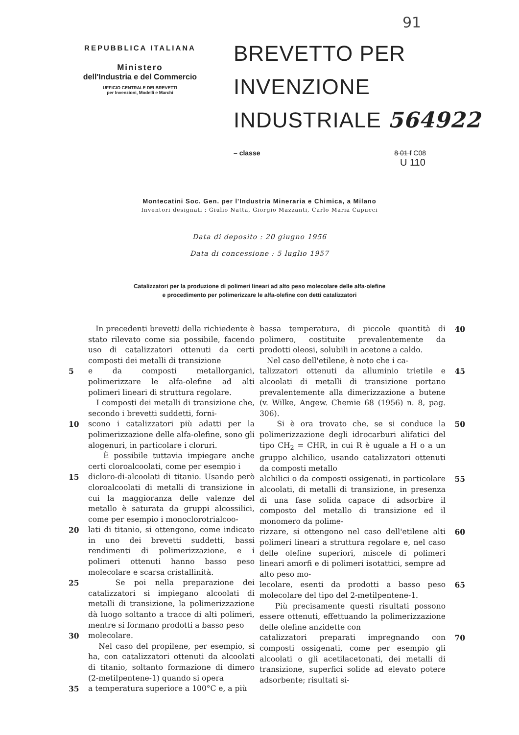91
REPUBBLICA ITALIANA
Ministero
dell'Industria e del Commercio
UFFICIO CENTRALE DEI BREVETTI
per Invenzioni, Modelli e Marchi
BREVETTO PER INVENZIONE
INDUSTRIALE 564922
– classe 8 01 f C08
U 110
Montecatini Soc. Gen. per l'Industria Mineraria e Chimica, a Milano
Inventori designati : Giulio Natta, Giorgio Mazzanti, Carlo Maria Capucci
Data di deposito : 20 giugno 1956
Data di concessione : 5 luglio 1957
Catalizzatori per la produzione di polimeri lineari ad alto peso molecolare delle alfa-olefine
e procedimento per polimerizzare le alfa-olefine con detti catalizzatori
In precedenti brevetti della richiedente è stato rilevato come sia possibile, facendo uso di catalizzatori ottenuti da certi composti dei metalli di transizione
5 e da composti metallorganici, polimerizzare le alfa-olefine ad alti polimeri lineari di struttura regolare.
I composti dei metalli di transizione che, secondo i brevetti suddetti, forni-
10 scono i catalizzatori più adatti per la polimerizzazione delle alfa-olefine, sono gli alogenuri, in particolare i cloruri.
È possibile tuttavia impiegare anche certi cloroalcoolati, come per esempio i
15 dicloro-di-alcoolati di titanio. Usando però cloroalcoolati di metalli di transizione in cui la maggioranza delle valenze del metallo è saturata da gruppi alcossilici, come per esempio i monoclorotrialcoo-
20 lati di titanio, si ottengono, come indicato in uno dei brevetti suddetti, bassi rendimenti di polimerizzazione, e i polimeri ottenuti hanno basso peso molecolare e scarsa cristallinità.
25 Se poi nella preparazione dei catalizzatori si impiegano alcoolati di metalli di transizione, la polimerizzazione dà luogo soltanto a tracce di alti polimeri, mentre si formano prodotti a basso peso
30 molecolare.
Nel caso del propilene, per esempio, si ha, con catalizzatori ottenuti da alcoolati di titanio, soltanto formazione di dimero (2-metilpentene-1) quando si opera
35 a temperatura superiore a 100°C e, a più
bassa temperatura, di piccole quantità di polimero, costituite prevalentemente da prodotti oleosi, solubili in acetone a caldo.
Nel caso dell'etilene, è noto che i ca- 40
talizzatori ottenuti da alluminio trietile e alcoolati di metalli di transizione portano prevalentemente alla dimerizzazione a butene (v. Wilke, Angew. Chemie 68 (1956) n. 8, pag. 306). 45
Si è ora trovato che, se si conduce la polimerizzazione degli idrocarburi alifatici del tipo CH<sub>2</sub> = CHR, in cui R è uguale a H o a un gruppo alchilico, usando catalizzatori ottenuti da composti metallo 50
alchilici o da composti ossigenati, in particolare alcoolati, di metalli di transizione, in presenza di una fase solida capace di adsorbire il composto del metallo di transizione ed il monomero da polime- 55
rizzare, si ottengono nel caso dell'etilene alti polimeri lineari a struttura regolare e, nel caso delle olefine superiori, miscele di polimeri lineari amorfi e di polimeri isotattici, sempre ad alto peso mo- 60
lecolare, esenti da prodotti a basso peso molecolare del tipo del 2-metilpentene-1.
Più precisamente questi risultati possono essere ottenuti, effettuando la polimerizzazione delle olefine anzidette con 65
catalizzatori preparati impregnando con composti ossigenati, come per esempio gli alcoolati o gli acetilacetonati, dei metalli di transizione, superfici solide ad elevato potere adsorbente; risultati si- 70